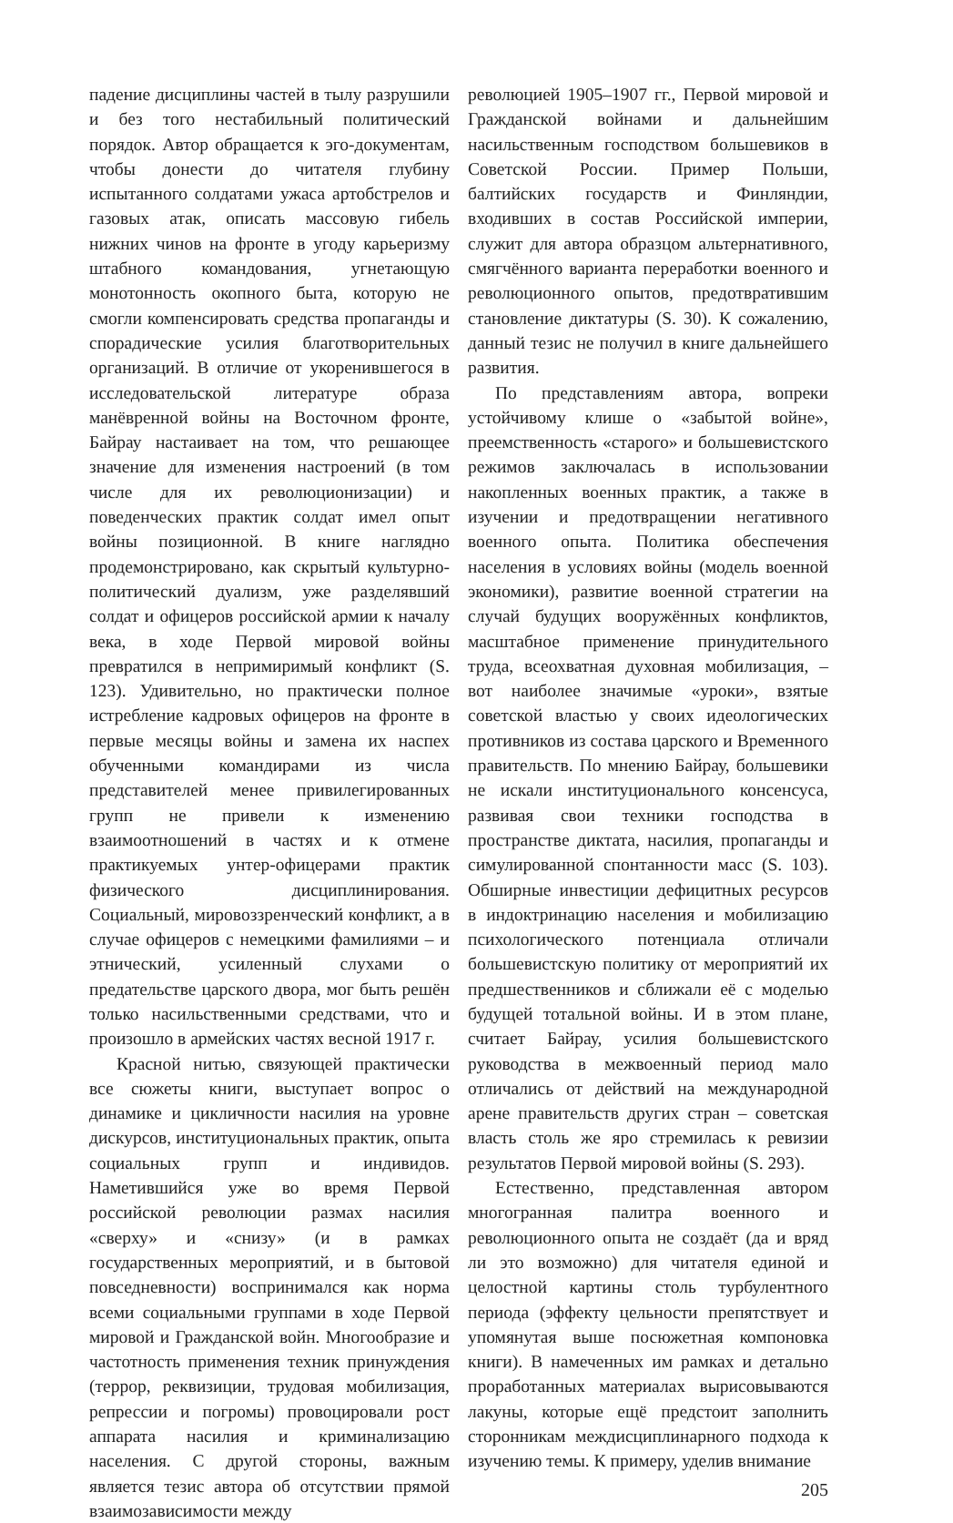падение дисциплины частей в тылу разрушили и без того нестабильный политический порядок. Автор обращается к эго-документам, чтобы донести до читателя глубину испытанного солдатами ужаса артобстрелов и газовых атак, описать массовую гибель нижних чинов на фронте в угоду карьеризму штабного командования, угнетающую монотонность окопного быта, которую не смогли компенсировать средства пропаганды и спорадические усилия благотворительных организаций. В отличие от укоренившегося в исследовательской литературе образа манёвренной войны на Восточном фронте, Байрау настаивает на том, что решающее значение для изменения настроений (в том числе для их революционизации) и поведенческих практик солдат имел опыт войны позиционной. В книге наглядно продемонстрировано, как скрытый культурно-политический дуализм, уже разделявший солдат и офицеров российской армии к началу века, в ходе Первой мировой войны превратился в непримиримый конфликт (S. 123). Удивительно, но практически полное истребление кадровых офицеров на фронте в первые месяцы войны и замена их наспех обученными командирами из числа представителей менее привилегированных групп не привели к изменению взаимоотношений в частях и к отмене практикуемых унтер-офицерами практик физического дисциплинирования. Социальный, мировоззренческий конфликт, а в случае офицеров с немецкими фамилиями – и этнический, усиленный слухами о предательстве царского двора, мог быть решён только насильственными средствами, что и произошло в армейских частях весной 1917 г.
Красной нитью, связующей практически все сюжеты книги, выступает вопрос о динамике и цикличности насилия на уровне дискурсов, институциональных практик, опыта социальных групп и индивидов. Наметившийся уже во время Первой российской революции размах насилия «сверху» и «снизу» (и в рамках государственных мероприятий, и в бытовой повседневности) воспринимался как норма всеми социальными группами в ходе Первой мировой и Гражданской войн. Многообразие и частотность применения техник принуждения (террор, реквизиции, трудовая мобилизация, репрессии и погромы) провоцировали рост аппарата насилия и криминализацию населения. С другой стороны, важным является тезис автора об отсутствии прямой взаимозависимости между
революцией 1905–1907 гг., Первой мировой и Гражданской войнами и дальнейшим насильственным господством большевиков в Советской России. Пример Польши, балтийских государств и Финляндии, входивших в состав Российской империи, служит для автора образцом альтернативного, смягчённого варианта переработки военного и революционного опытов, предотвратившим становление диктатуры (S. 30). К сожалению, данный тезис не получил в книге дальнейшего развития.
По представлениям автора, вопреки устойчивому клише о «забытой войне», преемственность «старого» и большевистского режимов заключалась в использовании накопленных военных практик, а также в изучении и предотвращении негативного военного опыта. Политика обеспечения населения в условиях войны (модель военной экономики), развитие военной стратегии на случай будущих вооружённых конфликтов, масштабное применение принудительного труда, всеохватная духовная мобилизация, – вот наиболее значимые «уроки», взятые советской властью у своих идеологических противников из состава царского и Временного правительств. По мнению Байрау, большевики не искали институционального консенсуса, развивая свои техники господства в пространстве диктата, насилия, пропаганды и симулированной спонтанности масс (S. 103). Обширные инвестиции дефицитных ресурсов в индоктринацию населения и мобилизацию психологического потенциала отличали большевистскую политику от мероприятий их предшественников и сближали её с моделью будущей тотальной войны. И в этом плане, считает Байрау, усилия большевистского руководства в межвоенный период мало отличались от действий на международной арене правительств других стран – советская власть столь же яро стремилась к ревизии результатов Первой мировой войны (S. 293).
Естественно, представленная автором многогранная палитра военного и революционного опыта не создаёт (да и вряд ли это возможно) для читателя единой и целостной картины столь турбулентного периода (эффекту цельности препятствует и упомянутая выше посюжетная компоновка книги). В намеченных им рамках и детально проработанных материалах вырисовываются лакуны, которые ещё предстоит заполнить сторонникам междисциплинарного подхода к изучению темы. К примеру, уделив внимание
205